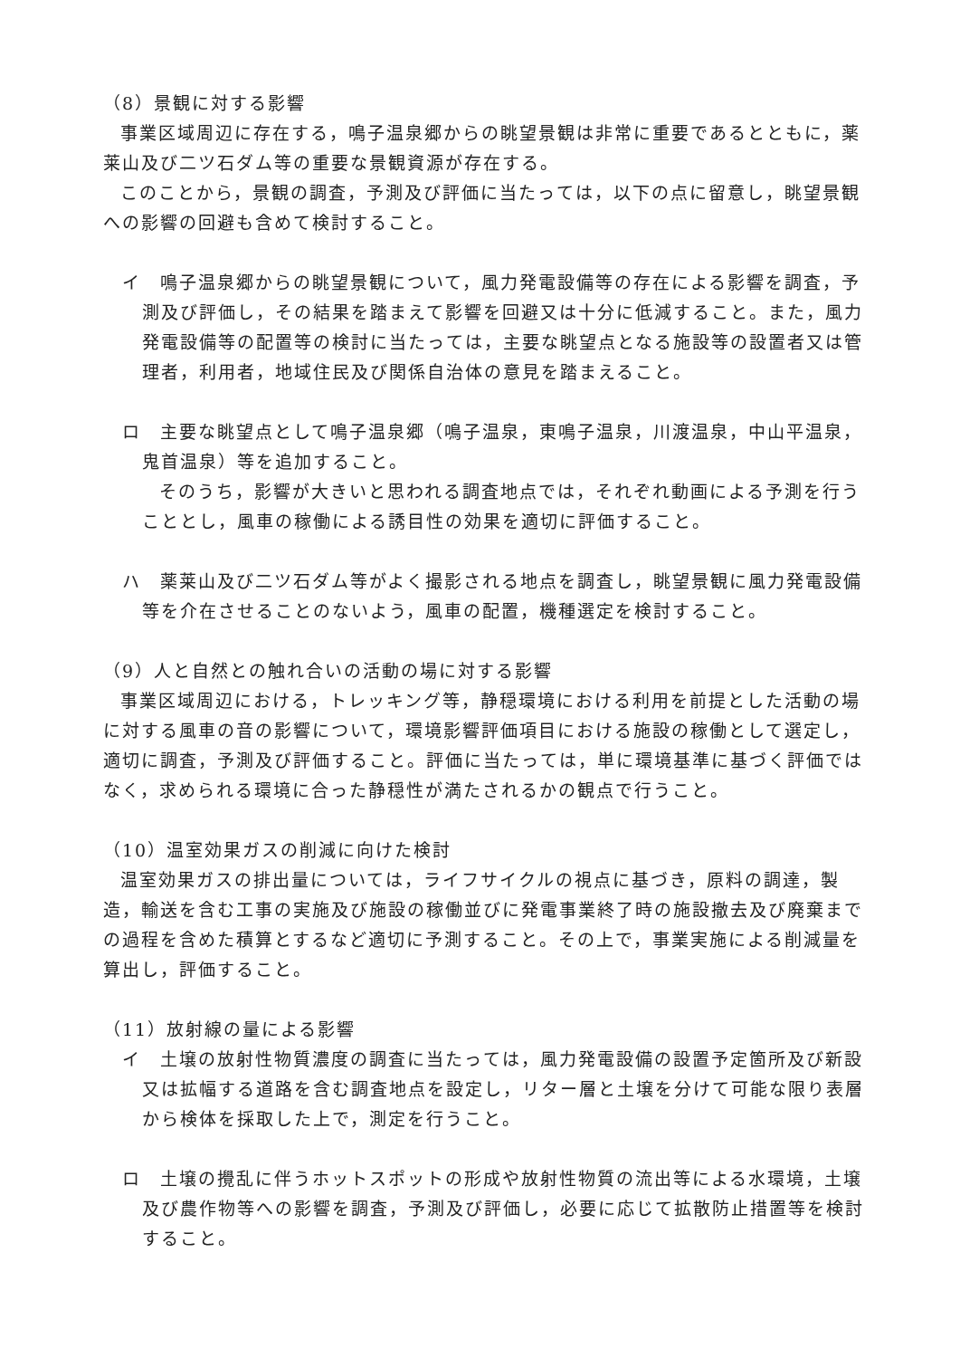（8）景観に対する影響
事業区域周辺に存在する，鳴子温泉郷からの眺望景観は非常に重要であるとともに，薬莱山及び二ツ石ダム等の重要な景観資源が存在する。
このことから，景観の調査，予測及び評価に当たっては，以下の点に留意し，眺望景観への影響の回避も含めて検討すること。
イ　鳴子温泉郷からの眺望景観について，風力発電設備等の存在による影響を調査，予測及び評価し，その結果を踏まえて影響を回避又は十分に低減すること。また，風力発電設備等の配置等の検討に当たっては，主要な眺望点となる施設等の設置者又は管理者，利用者，地域住民及び関係自治体の意見を踏まえること。
ロ　主要な眺望点として鳴子温泉郷（鳴子温泉，東鳴子温泉，川渡温泉，中山平温泉，鬼首温泉）等を追加すること。
そのうち，影響が大きいと思われる調査地点では，それぞれ動画による予測を行うこととし，風車の稼働による誘目性の効果を適切に評価すること。
ハ　薬莱山及び二ツ石ダム等がよく撮影される地点を調査し，眺望景観に風力発電設備等を介在させることのないよう，風車の配置，機種選定を検討すること。
（9）人と自然との触れ合いの活動の場に対する影響
事業区域周辺における，トレッキング等，静穏環境における利用を前提とした活動の場に対する風車の音の影響について，環境影響評価項目における施設の稼働として選定し，適切に調査，予測及び評価すること。評価に当たっては，単に環境基準に基づく評価ではなく，求められる環境に合った静穏性が満たされるかの観点で行うこと。
（10）温室効果ガスの削減に向けた検討
温室効果ガスの排出量については，ライフサイクルの視点に基づき，原料の調達，製造，輸送を含む工事の実施及び施設の稼働並びに発電事業終了時の施設撤去及び廃棄までの過程を含めた積算とするなど適切に予測すること。その上で，事業実施による削減量を算出し，評価すること。
（11）放射線の量による影響
イ　土壌の放射性物質濃度の調査に当たっては，風力発電設備の設置予定箇所及び新設又は拡幅する道路を含む調査地点を設定し，リター層と土壌を分けて可能な限り表層から検体を採取した上で，測定を行うこと。
ロ　土壌の攪乱に伴うホットスポットの形成や放射性物質の流出等による水環境，土壌及び農作物等への影響を調査，予測及び評価し，必要に応じて拡散防止措置等を検討すること。